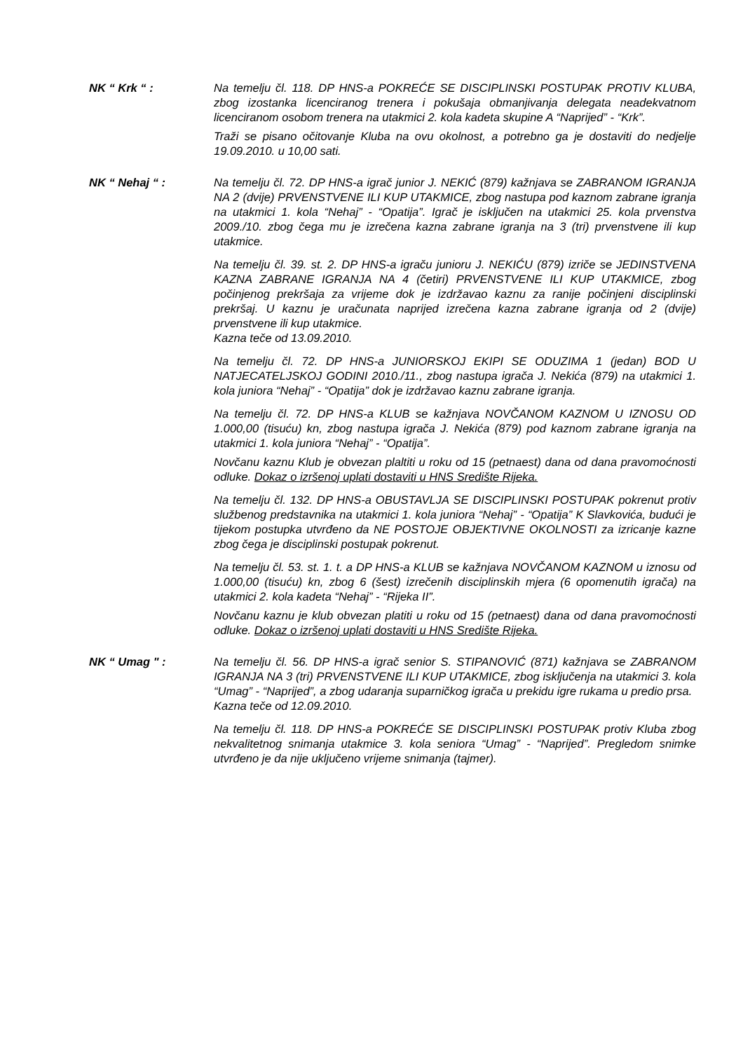NK “ Krk “ : Na temelju čl. 118. DP HNS-a POKREĆE SE DISCIPLINSKI POSTUPAK PROTIV KLUBA, zbog izostanka licenciranog trenera i pokušaja obmanjivanja delegata neadekvatnom licenciranom osobom trenera na utakmici 2. kola kadeta skupine A “Naprijed” - “Krk”.
Traži se pisano očitovanje Kluba na ovu okolnost, a potrebno ga je dostaviti do nedjelje 19.09.2010. u 10,00 sati.
NK “ Nehaj “ : Na temelju čl. 72. DP HNS-a igrač junior J. NEKIĆ (879) kažnjava se ZABRANOM IGRANJA NA 2 (dvije) PRVENSTVENE ILI KUP UTAKMICE, zbog nastupa pod kaznom zabrane igranja na utakmici 1. kola “Nehaj” - “Opatija”. Igrač je isključen na utakmici 25. kola prvenstva 2009./10. zbog čega mu je izrečena kazna zabrane igranja na 3 (tri) prvenstvene ili kup utakmice.
Na temelju čl. 39. st. 2. DP HNS-a igraču junioru J. NEKIĆU (879) izriče se JEDINSTVENA KAZNA ZABRANE IGRANJA NA 4 (četiri) PRVENSTVENE ILI KUP UTAKMICE, zbog počinjenog prekršaja za vrijeme dok je izdržavao kaznu za ranije počinjeni disciplinski prekršaj. U kaznu je uračunata naprijed izrečena kazna zabrane igranja od 2 (dvije) prvenstvene ili kup utakmice.
Kazna teče od 13.09.2010.
Na temelju čl. 72. DP HNS-a JUNIORSKOJ EKIPI SE ODUZIMA 1 (jedan) BOD U NATJECATELJSKOJ GODINI 2010./11., zbog nastupa igrača J. Nekića (879) na utakmici 1. kola juniora “Nehaj” - “Opatija” dok je izdržavao kaznu zabrane igranja.
Na temelju čl. 72. DP HNS-a KLUB se kažnjava NOVČANOM KAZNOM U IZNOSU OD 1.000,00 (tisuću) kn, zbog nastupa igrača J. Nekića (879) pod kaznom zabrane igranja na utakmici 1. kola juniora “Nehaj” - “Opatija”.
Novčanu kaznu Klub je obvezan plaltiti u roku od 15 (petnaest) dana od dana pravomoćnosti odluke. Dokaz o izršenoj uplati dostaviti u HNS Središte Rijeka.
Na temelju čl. 132. DP HNS-a OBUSTAVLJA SE DISCIPLINSKI POSTUPAK pokrenut protiv službenog predstavnika na utakmici 1. kola juniora “Nehaj” - “Opatija” K Slavkovića, budući je tijekom postupka utvrđeno da NE POSTOJE OBJEKTIVNE OKOLNOSTI za izricanje kazne zbog čega je disciplinski postupak pokrenut.
Na temelju čl. 53. st. 1. t. a DP HNS-a KLUB se kažnjava NOVČANOM KAZNOM u iznosu od 1.000,00 (tisuću) kn, zbog 6 (šest) izrečenih disciplinskih mjera (6 opomenutih igrača) na utakmici 2. kola kadeta “Nehaj” - “Rijeka II”.
Novčanu kaznu je klub obvezan platiti u roku od 15 (petnaest) dana od dana pravomoćnosti odluke. Dokaz o izršenoj uplati dostaviti u HNS Središte Rijeka.
NK “ Umag " : Na temelju čl. 56. DP HNS-a igrač senior S. STIPANOVIĆ (871) kažnjava se ZABRANOM IGRANJA NA 3 (tri) PRVENSTVENE ILI KUP UTAKMICE, zbog isključenja na utakmici 3. kola “Umag” - “Naprijed”, a zbog udaranja suparničkog igrača u prekidu igre rukama u predio prsa.
Kazna teče od 12.09.2010.
Na temelju čl. 118. DP HNS-a POKREĆE SE DISCIPLINSKI POSTUPAK protiv Kluba zbog nekvalitetnog snimanja utakmice 3. kola seniora “Umag” - “Naprijed”. Pregledom snimke utvrđeno je da nije uključeno vrijeme snimanja (tajmer).